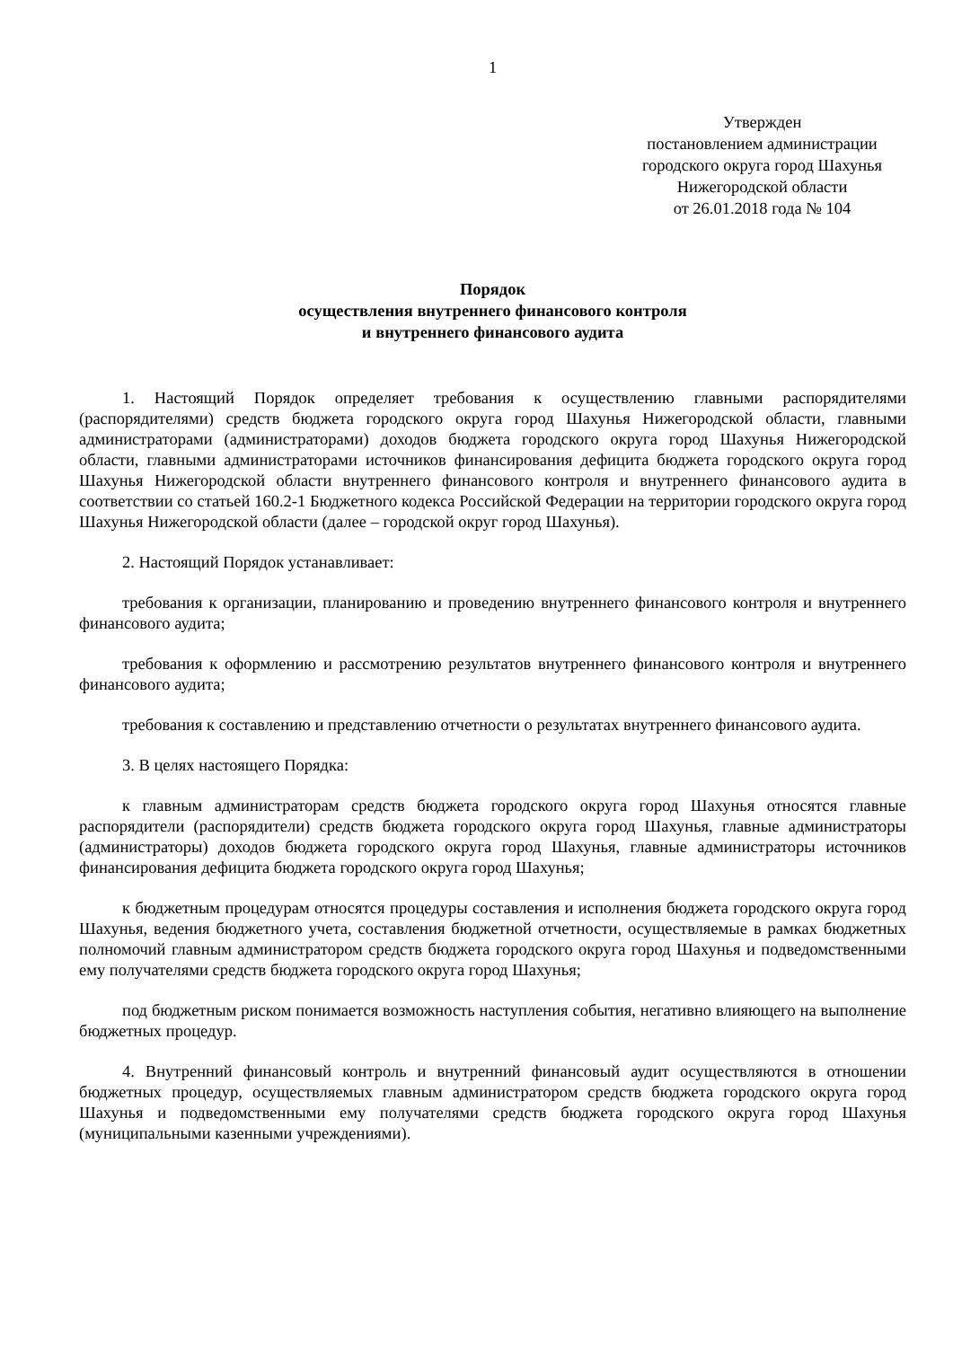1
Утвержден
постановлением администрации
городского округа город Шахунья
Нижегородской области
от 26.01.2018 года № 104
Порядок
осуществления внутреннего финансового контроля
и внутреннего финансового аудита
1. Настоящий Порядок определяет требования к осуществлению главными распорядителями (распорядителями) средств бюджета городского округа город Шахунья Нижегородской области, главными администраторами (администраторами) доходов бюджета городского округа город Шахунья Нижегородской области, главными администраторами источников финансирования дефицита бюджета городского округа город Шахунья Нижегородской области внутреннего финансового контроля и внутреннего финансового аудита в соответствии со статьей 160.2-1 Бюджетного кодекса Российской Федерации на территории городского округа город Шахунья Нижегородской области (далее – городской округ город Шахунья).
2. Настоящий Порядок устанавливает:
требования к организации, планированию и проведению внутреннего финансового контроля и внутреннего финансового аудита;
требования к оформлению и рассмотрению результатов внутреннего финансового контроля и внутреннего финансового аудита;
требования к составлению и представлению отчетности о результатах внутреннего финансового аудита.
3. В целях настоящего Порядка:
к главным администраторам средств бюджета городского округа город Шахунья относятся главные распорядители (распорядители) средств бюджета городского округа город Шахунья, главные администраторы (администраторы) доходов бюджета городского округа город Шахунья, главные администраторы источников финансирования дефицита бюджета городского округа город Шахунья;
к бюджетным процедурам относятся процедуры составления и исполнения бюджета городского округа город Шахунья, ведения бюджетного учета, составления бюджетной отчетности, осуществляемые в рамках бюджетных полномочий главным администратором средств бюджета городского округа город Шахунья и подведомственными ему получателями средств бюджета городского округа город Шахунья;
под бюджетным риском понимается возможность наступления события, негативно влияющего на выполнение бюджетных процедур.
4. Внутренний финансовый контроль и внутренний финансовый аудит осуществляются в отношении бюджетных процедур, осуществляемых главным администратором средств бюджета городского округа город Шахунья и подведомственными ему получателями средств бюджета городского округа город Шахунья (муниципальными казенными учреждениями).